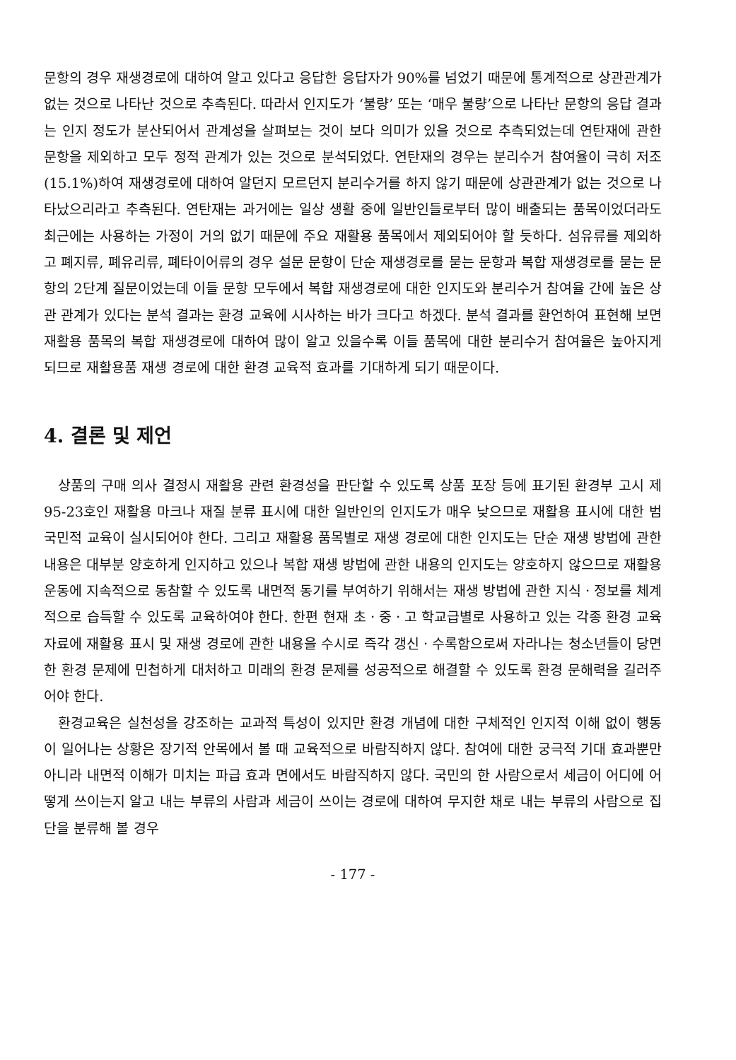문항의 경우 재생경로에 대하여 알고 있다고 응답한 응답자가 90%를 넘었기 때문에 통계적으로 상관관계가 없는 것으로 나타난 것으로 추측된다. 따라서 인지도가 ‘불량’ 또는 ‘매우 불량’으로 나타난 문항의 응답 결과는 인지 정도가 분산되어서 관계성을 살펴보는 것이 보다 의미가 있을 것으로 추측되었는데 연탄재에 관한 문항을 제외하고 모두 정적 관계가 있는 것으로 분석되었다. 연탄재의 경우는 분리수거 참여율이 극히 저조(15.1%)하여 재생경로에 대하여 알던지 모르던지 분리수거를 하지 않기 때문에 상관관계가 없는 것으로 나타났으리라고 추측된다. 연탄재는 과거에는 일상 생활 중에 일반인들로부터 많이 배출되는 품목이었더라도 최근에는 사용하는 가정이 거의 없기 때문에 주요 재활용 품목에서 제외되어야 할 듯하다. 섬유류를 제외하고 폐지류, 폐유리류, 폐타이어류의 경우 설문 문항이 단순 재생경로를 묻는 문항과 복합 재생경로를 묻는 문항의 2단계 질문이었는데 이들 문항 모두에서 복합 재생경로에 대한 인지도와 분리수거 참여율 간에 높은 상관 관계가 있다는 분석 결과는 환경 교육에 시사하는 바가 크다고 하겠다. 분석 결과를 환언하여 표현해 보면 재활용 품목의 복합 재생경로에 대하여 많이 알고 있을수록 이들 품목에 대한 분리수거 참여율은 높아지게 되므로 재활용품 재생 경로에 대한 환경 교육적 효과를 기대하게 되기 때문이다.
4. 결론 및 제언
상품의 구매 의사 결정시 재활용 관련 환경성을 판단할 수 있도록 상품 포장 등에 표기된 환경부 고시 제95-23호인 재활용 마크나 재질 분류 표시에 대한 일반인의 인지도가 매우 낮으므로 재활용 표시에 대한 범국민적 교육이 실시되어야 한다. 그리고 재활용 품목별로 재생 경로에 대한 인지도는 단순 재생 방법에 관한 내용은 대부분 양호하게 인지하고 있으나 복합 재생 방법에 관한 내용의 인지도는 양호하지 않으므로 재활용 운동에 지속적으로 동참할 수 있도록 내면적 동기를 부여하기 위해서는 재생 방법에 관한 지식ㆍ정보를 체계적으로 습득할 수 있도록 교육하여야 한다. 한편 현재 초ㆍ중ㆍ고 학교급별로 사용하고 있는 각종 환경 교육 자료에 재활용 표시 및 재생 경로에 관한 내용을 수시로 즉각 갱신ㆍ수록함으로써 자라나는 청소년들이 당면한 환경 문제에 민첩하게 대처하고 미래의 환경 문제를 성공적으로 해결할 수 있도록 환경 문해력을 길러주어야 한다.
환경교육은 실천성을 강조하는 교과적 특성이 있지만 환경 개념에 대한 구체적인 인지적 이해 없이 행동이 일어나는 상황은 장기적 안목에서 볼 때 교육적으로 바람직하지 않다. 참여에 대한 궁극적 기대 효과뿐만 아니라 내면적 이해가 미치는 파급 효과 면에서도 바람직하지 않다. 국민의 한 사람으로서 세금이 어디에 어떻게 쓰이는지 알고 내는 부류의 사람과 세금이 쓰이는 경로에 대하여 무지한 채로 내는 부류의 사람으로 집단을 분류해 볼 경우
- 177 -